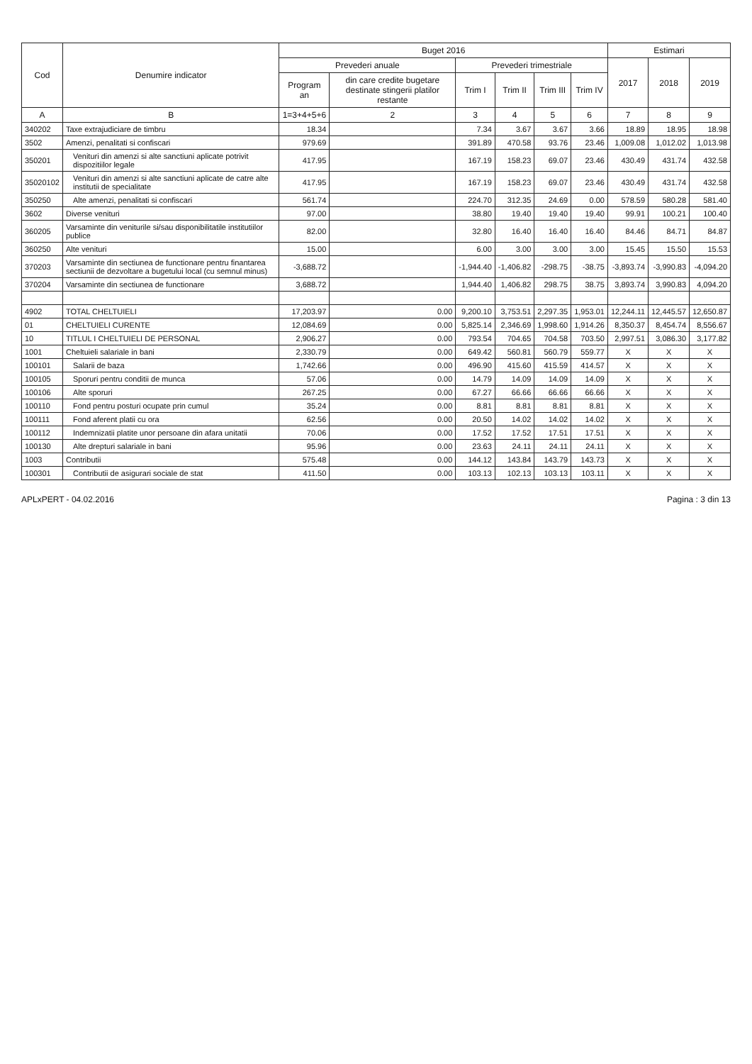| Cod | Denumire indicator | Buget 2016 | | | | | | Estimari | | |
| --- | --- | --- | --- | --- | --- | --- | --- | --- | --- | --- |
| | | Prevederi anuale | | Prevederi trimestriale | | | | 2017 | 2018 | 2019 |
| | | Program an | din care credite bugetare destinate stingerii platilor restante | Trim I | Trim II | Trim III | Trim IV | | | |
| A | B | 1=3+4+5+6 | 2 | 3 | 4 | 5 | 6 | 7 | 8 | 9 |
| 340202 | Taxe extrajudiciare de timbru | 18.34 | | 7.34 | 3.67 | 3.67 | 3.66 | 18.89 | 18.95 | 18.98 |
| 3502 | Amenzi, penalitati si confiscari | 979.69 | | 391.89 | 470.58 | 93.76 | 23.46 | 1,009.08 | 1,012.02 | 1,013.98 |
| 350201 | Venituri din amenzi si alte sanctiuni aplicate potrivit dispozitiilor legale | 417.95 | | 167.19 | 158.23 | 69.07 | 23.46 | 430.49 | 431.74 | 432.58 |
| 35020102 | Venituri din amenzi si alte sanctiuni aplicate de catre alte institutii de specialitate | 417.95 | | 167.19 | 158.23 | 69.07 | 23.46 | 430.49 | 431.74 | 432.58 |
| 350250 | Alte amenzi, penalitati si confiscari | 561.74 | | 224.70 | 312.35 | 24.69 | 0.00 | 578.59 | 580.28 | 581.40 |
| 3602 | Diverse venituri | 97.00 | | 38.80 | 19.40 | 19.40 | 19.40 | 99.91 | 100.21 | 100.40 |
| 360205 | Varsaminte din veniturile si/sau disponibilitatile institutiilor publice | 82.00 | | 32.80 | 16.40 | 16.40 | 16.40 | 84.46 | 84.71 | 84.87 |
| 360250 | Alte venituri | 15.00 | | 6.00 | 3.00 | 3.00 | 3.00 | 15.45 | 15.50 | 15.53 |
| 370203 | Varsaminte din sectiunea de functionare pentru finantarea sectiunii de dezvoltare a bugetului local (cu semnul minus) | -3,688.72 | | -1,944.40 | -1,406.82 | -298.75 | -38.75 | -3,893.74 | -3,990.83 | -4,094.20 |
| 370204 | Varsaminte din sectiunea de functionare | 3,688.72 | | 1,944.40 | 1,406.82 | 298.75 | 38.75 | 3,893.74 | 3,990.83 | 4,094.20 |
| 4902 | TOTAL CHELTUIELI | 17,203.97 | 0.00 | 9,200.10 | 3,753.51 | 2,297.35 | 1,953.01 | 12,244.11 | 12,445.57 | 12,650.87 |
| 01 | CHELTUIELI CURENTE | 12,084.69 | 0.00 | 5,825.14 | 2,346.69 | 1,998.60 | 1,914.26 | 8,350.37 | 8,454.74 | 8,556.67 |
| 10 | TITLUL I CHELTUIELI DE PERSONAL | 2,906.27 | 0.00 | 793.54 | 704.65 | 704.58 | 703.50 | 2,997.51 | 3,086.30 | 3,177.82 |
| 1001 | Cheltuieli salariale in bani | 2,330.79 | 0.00 | 649.42 | 560.81 | 560.79 | 559.77 | X | X | X |
| 100101 | Salarii de baza | 1,742.66 | 0.00 | 496.90 | 415.60 | 415.59 | 414.57 | X | X | X |
| 100105 | Sporuri pentru conditii de munca | 57.06 | 0.00 | 14.79 | 14.09 | 14.09 | 14.09 | X | X | X |
| 100106 | Alte sporuri | 267.25 | 0.00 | 67.27 | 66.66 | 66.66 | 66.66 | X | X | X |
| 100110 | Fond pentru posturi ocupate prin cumul | 35.24 | 0.00 | 8.81 | 8.81 | 8.81 | 8.81 | X | X | X |
| 100111 | Fond aferent platii cu ora | 62.56 | 0.00 | 20.50 | 14.02 | 14.02 | 14.02 | X | X | X |
| 100112 | Indemnizatii platite unor persoane din afara unitatii | 70.06 | 0.00 | 17.52 | 17.52 | 17.51 | 17.51 | X | X | X |
| 100130 | Alte drepturi salariale in bani | 95.96 | 0.00 | 23.63 | 24.11 | 24.11 | 24.11 | X | X | X |
| 1003 | Contributii | 575.48 | 0.00 | 144.12 | 143.84 | 143.79 | 143.73 | X | X | X |
| 100301 | Contributii de asigurari sociale de stat | 411.50 | 0.00 | 103.13 | 102.13 | 103.13 | 103.11 | X | X | X |
APLxPERT - 04.02.2016 Pagina : 3 din 13